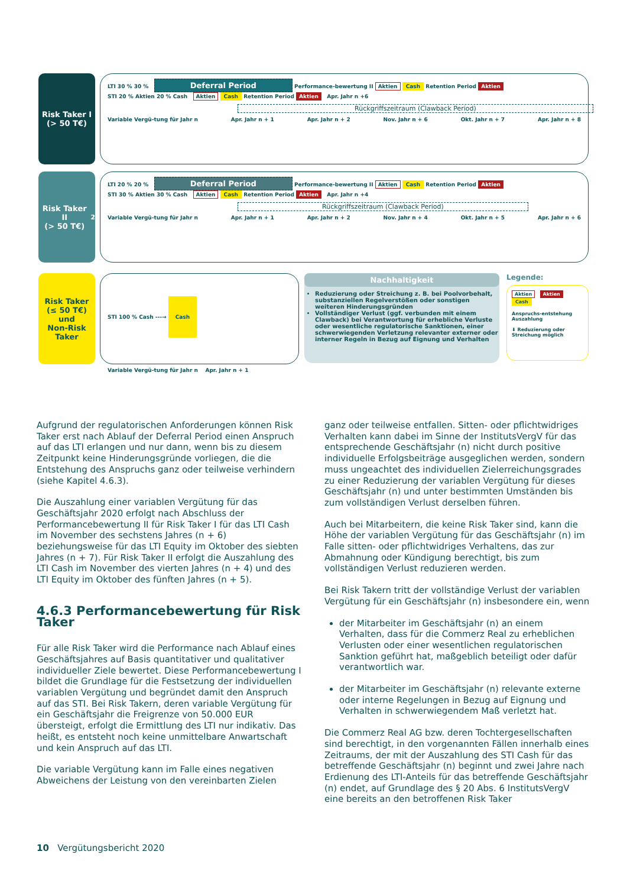Risk Taker I
(> 50 T€)
LTI 30 % 30 % Deferral Period Performance-bewertung II Aktien Cash Retention Period Aktien
STI 20 % Aktien 20 % Cash Aktien Cash Retention Period Aktien Apr. Jahr n +6
Rückgriffszeitraum (Clawback Period)
Variable Vergü-tung für Jahr n Apr. Jahr n + 1 Apr. Jahr n + 2 Nov. Jahr n + 6 Okt. Jahr n + 7 Apr. Jahr n + 8
Risk Taker II
(> 50 T€)<sup>2</sup>
LTI 20 % 20 % Deferral Period Performance-bewertung II Aktien Cash Retention Period Aktien
STI 30 % Aktien 30 % Cash Aktien Cash Retention Period Aktien Apr. Jahr n +4
Rückgriffszeitraum (Clawback Period)
Variable Vergü-tung für Jahr n Apr. Jahr n + 1 Apr. Jahr n + 2 Nov. Jahr n + 4 Okt. Jahr n + 5 Apr. Jahr n + 6
Risk Taker
(≤ 50 T€)
und
Non-Risk
Taker
STI 100 % Cash ---→ Cash
Variable Vergü-tung für Jahr n Apr. Jahr n + 1
Nachhaltigkeit
Reduzierung oder Streichung z. B. bei Poolvorbehalt, substanziellen Regelverstößen oder sonstigen weiteren Hinderungsgründen
Vollständiger Verlust (ggf. verbunden mit einem Clawback) bei Verantwortung für erhebliche Verluste oder wesentliche regulatorische Sanktionen, einer schwerwiegenden Verletzung relevanter externer oder interner Regeln in Bezug auf Eignung und Verhalten
Legende:
Aktien Aktien Cash
Anspruchs-entstehung Auszahlung
⬇ Reduzierung oder Streichung möglich
Aufgrund der regulatorischen Anforderungen können Risk Taker erst nach Ablauf der Deferral Period einen Anspruch auf das LTI erlangen und nur dann, wenn bis zu diesem Zeitpunkt keine Hinderungsgründe vorliegen, die die Entstehung des Anspruchs ganz oder teilweise verhindern (siehe Kapitel 4.6.3).
Die Auszahlung einer variablen Vergütung für das Geschäftsjahr 2020 erfolgt nach Abschluss der Performancebewertung II für Risk Taker I für das LTI Cash im November des sechstens Jahres (n + 6) beziehungsweise für das LTI Equity im Oktober des siebten Jahres (n + 7). Für Risk Taker II erfolgt die Auszahlung des LTI Cash im November des vierten Jahres (n + 4) und des LTI Equity im Oktober des fünften Jahres (n + 5).
4.6.3 Performancebewertung für Risk Taker
Für alle Risk Taker wird die Performance nach Ablauf eines Geschäftsjahres auf Basis quantitativer und qualitativer individueller Ziele bewertet. Diese Performancebewertung I bildet die Grundlage für die Festsetzung der individuellen variablen Vergütung und begründet damit den Anspruch auf das STI. Bei Risk Takern, deren variable Vergütung für ein Geschäftsjahr die Freigrenze von 50.000 EUR übersteigt, erfolgt die Ermittlung des LTI nur indikativ. Das heißt, es entsteht noch keine unmittelbare Anwartschaft und kein Anspruch auf das LTI.
Die variable Vergütung kann im Falle eines negativen Abweichens der Leistung von den vereinbarten Zielen
ganz oder teilweise entfallen. Sitten- oder pflichtwidriges Verhalten kann dabei im Sinne der InstitutsVergV für das entsprechende Geschäftsjahr (n) nicht durch positive individuelle Erfolgsbeiträge ausgeglichen werden, sondern muss ungeachtet des individuellen Zielerreichungsgrades zu einer Reduzierung der variablen Vergütung für dieses Geschäftsjahr (n) und unter bestimmten Umständen bis zum vollständigen Verlust derselben führen.
Auch bei Mitarbeitern, die keine Risk Taker sind, kann die Höhe der variablen Vergütung für das Geschäftsjahr (n) im Falle sitten- oder pflichtwidriges Verhaltens, das zur Abmahnung oder Kündigung berechtigt, bis zum vollständigen Verlust reduzieren werden.
Bei Risk Takern tritt der vollständige Verlust der variablen Vergütung für ein Geschäftsjahr (n) insbesondere ein, wenn
der Mitarbeiter im Geschäftsjahr (n) an einem Verhalten, dass für die Commerz Real zu erheblichen Verlusten oder einer wesentlichen regulatorischen Sanktion geführt hat, maßgeblich beteiligt oder dafür verantwortlich war.
der Mitarbeiter im Geschäftsjahr (n) relevante externe oder interne Regelungen in Bezug auf Eignung und Verhalten in schwerwiegendem Maß verletzt hat.
Die Commerz Real AG bzw. deren Tochtergesellschaften sind berechtigt, in den vorgenannten Fällen innerhalb eines Zeitraums, der mit der Auszahlung des STI Cash für das betreffende Geschäftsjahr (n) beginnt und zwei Jahre nach Erdienung des LTI-Anteils für das betreffende Geschäftsjahr (n) endet, auf Grundlage des § 20 Abs. 6 InstitutsVergV eine bereits an den betroffenen Risk Taker
10 Vergütungsbericht 2020